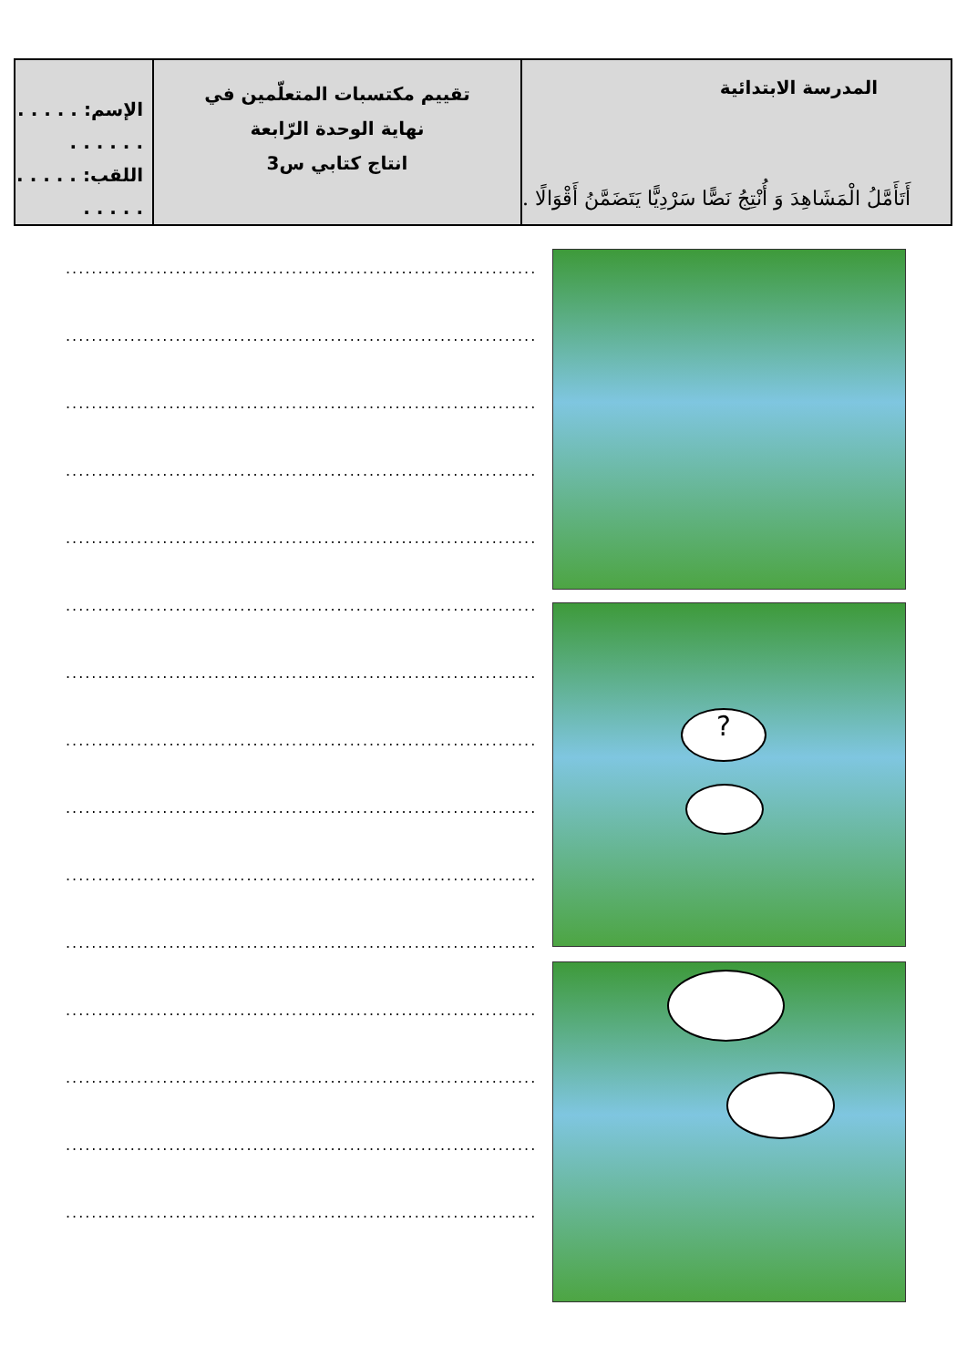| المدرسة الابتدائية | تقييم مكتسبات المتعلّمين في نهاية الوحدة الرّابعة انتاج كتابي س3 | الإسم: . . . . . . . . . . . اللقب: . . . . . . . . . . |
أَتَأَمَّلُ الْمَشَاهِدَ وَ أُنْتِجُ نَصًّا سَرْدِيًّا يَتَضَمَّنُ أَقْوَالًا .
.........................................................................
.........................................................................
.........................................................................
.........................................................................
.........................................................................
.........................................................................
.........................................................................
.........................................................................
.........................................................................
.........................................................................
.........................................................................
.........................................................................
.........................................................................
.........................................................................
.........................................................................
?